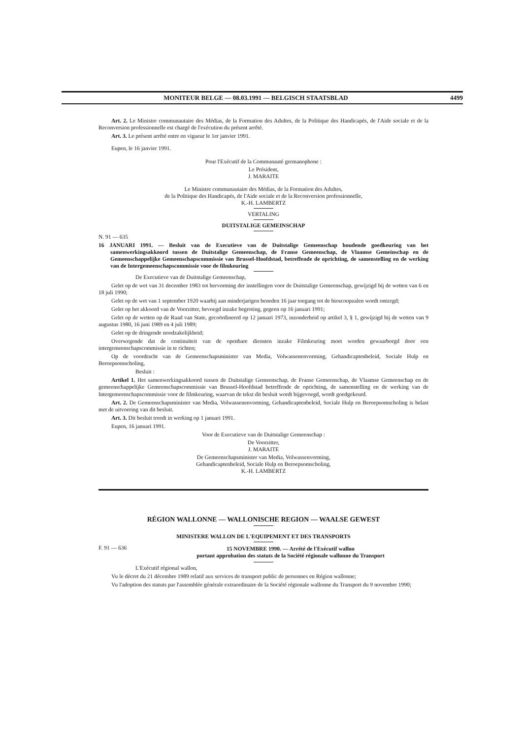MONITEUR BELGE — 08.03.1991 — BELGISCH STAATSBLAD 4499
Art. 2. Le Ministre communautaire des Médias, de la Formation des Adultes, de la Politique des Handicapés, de l'Aide sociale et de la Reconversion professionnelle est chargé de l'exécution du présent arrêté.
Art. 3. Le présent arrêté entre en vigueur le 1er janvier 1991.
Eupen, le 16 janvier 1991.
Pour l'Exécutif de la Communauté germanophone :
Le Président,
J. MARAITE
Le Ministre communautaire des Médias, de la Formation des Adultes,
de la Politique des Handicapés, de l'Aide sociale et de la Reconversion professionnelle,
K.-H. LAMBERTZ
VERTALING
DUITSTALIGE GEMEINSCHAP
N. 91 — 635
16 JANUARI 1991. — Besluit van de Executieve van de Duitstalige Gemeenschap houdende goedkeuring van het samenwerkingsakkoord tussen de Duitstalige Gemeenschap, de Franse Gemeenschap, de Vlaamse Gemeinschap en de Gemeenschappelijke Gemeenschapscommissie van Brussel-Hoofdstad, betreffende de oprichting, de samenstelling en de werking van de Intergemeenschapscommissie voor de filmkeuring
De Executieve van de Duitstalige Gemeenschap,
Gelet op de wet van 31 december 1983 tot hervorming der instellingen voor de Duitstalige Gemeenschap, gewijzigd bij de wetten van 6 en 18 juli 1990;
Gelet op de wet van 1 september 1920 waarbij aan minderjarigen beneden 16 jaar toegang tot de bioscoopzalen wordt ontzegd;
Gelet op het akkoord van de Voorzitter, bevoegd inzake begroting, gegeen op 16 januari 1991;
Gelet op de wetten op de Raad van State, gecoördineerd op 12 januari 1973, inzonderheid op artikel 3, § 1, gewijzigd bij de wetten van 9 augustus 1980, 16 juni 1989 en 4 juli 1989;
Gelet op de dringende noodzakelijkheid;
Overwegende dat de continuïteit van de openbare diensten inzake Filmkeuring moet worden gewaarborgd door een intergemeenschapscommissie in te richten;
Op de voordracht van de Gemeenschapsminister van Media, Volwassenenvorming, Gehandicaptenbeleid, Sociale Hulp en Beroepsomscholing,
Besluit :
Artikel 1. Het samenwerkingsakkoord tussen de Duitstalige Gemeenschap, de Franse Gemeenschap, de Vlaamse Gemeenschap en de gemeenschappelijke Gemeenschapscommissie van Brussel-Hoofdstad betreffende de oprichting, de samenstelling en de werking van de Intergemeenschapscommissie voor de filmkeuring, waarvan de tekst dit besluit wordt bijgevoegd, wordt goedgekeurd.
Art. 2. De Gemeenschapsminister van Media, Volwassenenvorming, Gehandicaptenbeleid, Sociale Hulp en Beroepsomscholing is belast met de uitvoering van dit besluit.
Art. 3. Dit besluit treedt in werking op 1 januari 1991.
Eupen, 16 januari 1991.
Voor de Executieve van de Duitstalige Gemeenschap :
De Voorzitter,
J. MARAITE
De Gemeenschapsminister van Media, Volwassenvorming,
Gehandicaptenbeleid, Sociale Hulp en Beroepsomscholing,
K.-H. LAMBERTZ
RÉGION WALLONNE — WALLONISCHE REGION — WAALSE GEWEST
MINISTERE WALLON DE L'EQUIPEMENT ET DES TRANSPORTS
F. 91 — 636 15 NOVEMBRE 1990. — Arrêté de l'Exécutif wallon
portant approbation des statuts de la Société régionale wallonne du Transport
L'Exécutif régional wallon,
Vu le décret du 21 décembre 1989 relatif aux services de transport public de personnes en Région wallonne;
Vu l'adoption des statuts par l'assemblée générale extraordinaire de la Société régionale wallonne du Transport du 9 novembre 1990;